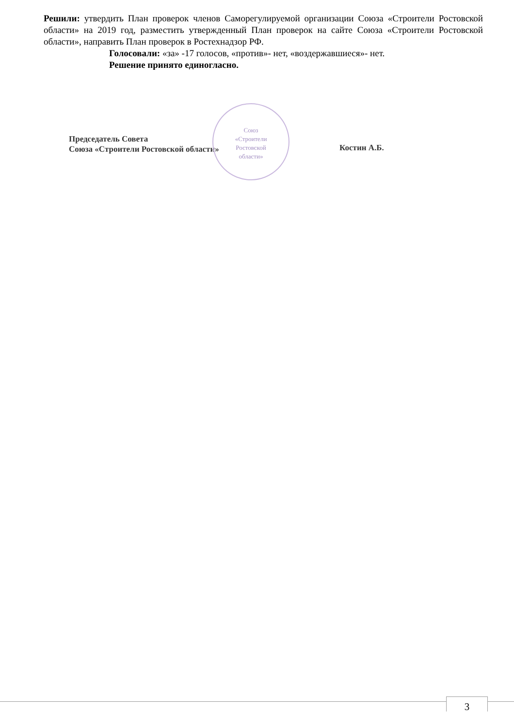Решили: утвердить План проверок членов Саморегулируемой организации Союза «Строители Ростовской области» на 2019 год, разместить утвержденный План проверок на сайте Союза «Строители Ростовской области», направить План проверок в Ростехнадзор РФ.
Голосовали: «за» -17 голосов, «против»- нет, «воздержавшиеся»- нет.
Решение принято единогласно.
Союз
«Строители
Ростовской
области»
Председатель Совета
Союза «Строители Ростовской области»
Костин А.Б.
3